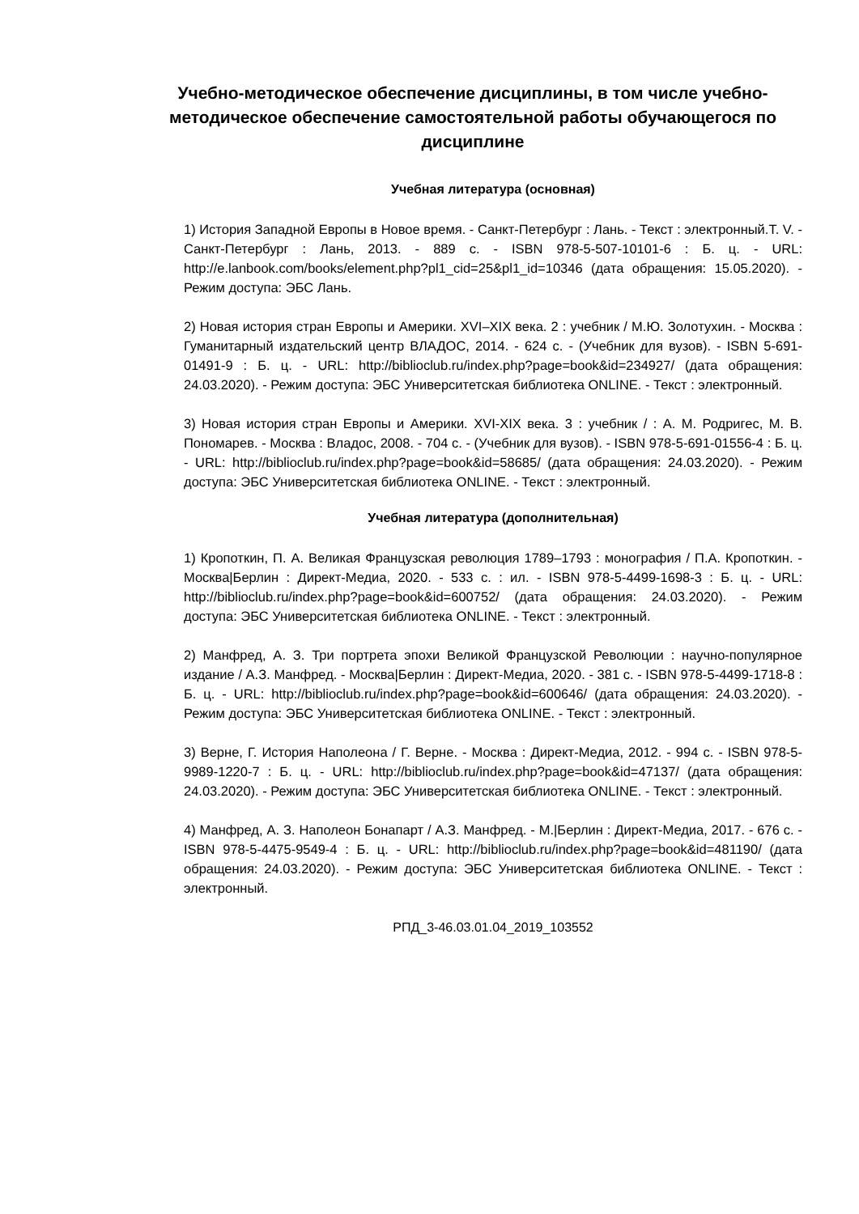Учебно-методическое обеспечение дисциплины, в том числе учебно-методическое обеспечение самостоятельной работы обучающегося по дисциплине
Учебная литература (основная)
1) История Западной Европы в Новое время. - Санкт-Петербург : Лань. - Текст : электронный.Т. V. - Санкт-Петербург : Лань, 2013. - 889 с. - ISBN 978-5-507-10101-6 : Б. ц. - URL: http://e.lanbook.com/books/element.php?pl1_cid=25&pl1_id=10346 (дата обращения: 15.05.2020). - Режим доступа: ЭБС Лань.
2) Новая история стран Европы и Америки. XVI–XIX века. 2 : учебник / М.Ю. Золотухин. - Москва : Гуманитарный издательский центр ВЛАДОС, 2014. - 624 с. - (Учебник для вузов). - ISBN 5-691-01491-9 : Б. ц. - URL: http://biblioclub.ru/index.php?page=book&id=234927/ (дата обращения: 24.03.2020). - Режим доступа: ЭБС Университетская библиотека ONLINE. - Текст : электронный.
3) Новая история стран Европы и Америки. XVI-XIX века. 3 : учебник / : А. М. Родригес, М. В. Пономарев. - Москва : Владос, 2008. - 704 с. - (Учебник для вузов). - ISBN 978-5-691-01556-4 : Б. ц. - URL: http://biblioclub.ru/index.php?page=book&id=58685/ (дата обращения: 24.03.2020). - Режим доступа: ЭБС Университетская библиотека ONLINE. - Текст : электронный.
Учебная литература (дополнительная)
1) Кропоткин, П. А. Великая Французская революция 1789–1793 : монография / П.А. Кропоткин. - Москва|Берлин : Директ-Медиа, 2020. - 533 с. : ил. - ISBN 978-5-4499-1698-3 : Б. ц. - URL: http://biblioclub.ru/index.php?page=book&id=600752/ (дата обращения: 24.03.2020). - Режим доступа: ЭБС Университетская библиотека ONLINE. - Текст : электронный.
2) Манфред, А. З. Три портрета эпохи Великой Французской Революции : научно-популярное издание / А.З. Манфред. - Москва|Берлин : Директ-Медиа, 2020. - 381 с. - ISBN 978-5-4499-1718-8 : Б. ц. - URL: http://biblioclub.ru/index.php?page=book&id=600646/ (дата обращения: 24.03.2020). - Режим доступа: ЭБС Университетская библиотека ONLINE. - Текст : электронный.
3) Верне, Г. История Наполеона / Г. Верне. - Москва : Директ-Медиа, 2012. - 994 с. - ISBN 978-5-9989-1220-7 : Б. ц. - URL: http://biblioclub.ru/index.php?page=book&id=47137/ (дата обращения: 24.03.2020). - Режим доступа: ЭБС Университетская библиотека ONLINE. - Текст : электронный.
4) Манфред, А. З. Наполеон Бонапарт / А.З. Манфред. - М.|Берлин : Директ-Медиа, 2017. - 676 с. - ISBN 978-5-4475-9549-4 : Б. ц. - URL: http://biblioclub.ru/index.php?page=book&id=481190/ (дата обращения: 24.03.2020). - Режим доступа: ЭБС Университетская библиотека ONLINE. - Текст : электронный.
РПД_3-46.03.01.04_2019_103552